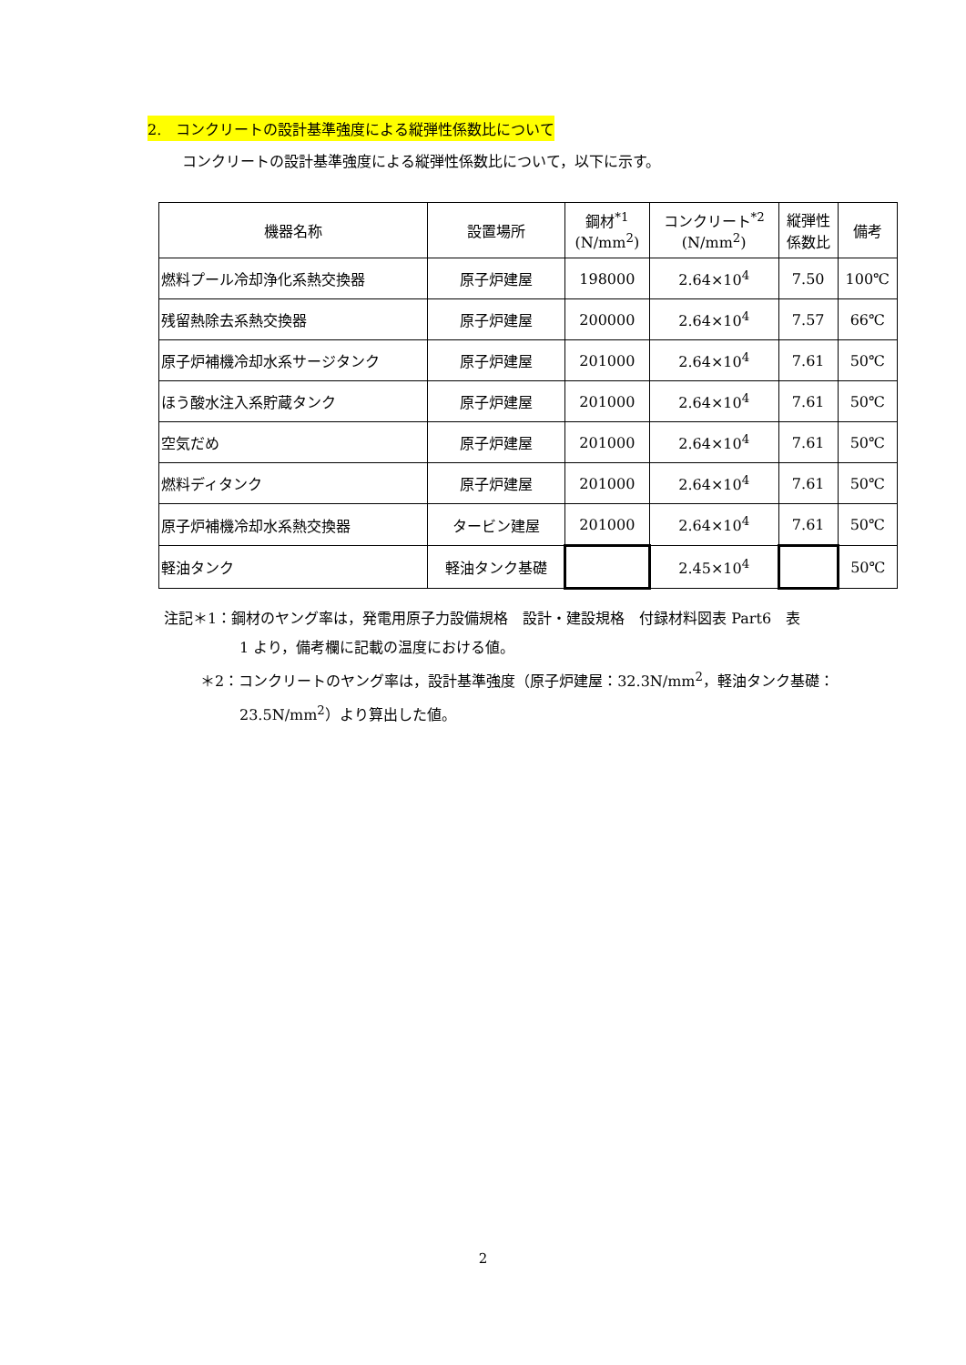2.　コンクリートの設計基準強度による縦弾性係数比について
コンクリートの設計基準強度による縦弾性係数比について，以下に示す。
| 機器名称 | 設置場所 | 鋼材<sup>*1</sup> (N/mm<sup>2</sup>) | コンクリート<sup>*2</sup> (N/mm<sup>2</sup>) | 縦弾性 係数比 | 備考 |
| --- | --- | --- | --- | --- | --- |
| 燃料プール冷却浄化系熱交換器 | 原子炉建屋 | 198000 | 2.64×10<sup>4</sup> | 7.50 | 100℃ |
| 残留熱除去系熱交換器 | 原子炉建屋 | 200000 | 2.64×10<sup>4</sup> | 7.57 | 66℃ |
| 原子炉補機冷却水系サージタンク | 原子炉建屋 | 201000 | 2.64×10<sup>4</sup> | 7.61 | 50℃ |
| ほう酸水注入系貯蔵タンク | 原子炉建屋 | 201000 | 2.64×10<sup>4</sup> | 7.61 | 50℃ |
| 空気だめ | 原子炉建屋 | 201000 | 2.64×10<sup>4</sup> | 7.61 | 50℃ |
| 燃料ディタンク | 原子炉建屋 | 201000 | 2.64×10<sup>4</sup> | 7.61 | 50℃ |
| 原子炉補機冷却水系熱交換器 | タービン建屋 | 201000 | 2.64×10<sup>4</sup> | 7.61 | 50℃ |
| 軽油タンク | 軽油タンク基礎 | | 2.45×10<sup>4</sup> | | 50℃ |
注記＊1：鋼材のヤング率は，発電用原子力設備規格　設計・建設規格　付録材料図表 Part6　表
1 より，備考欄に記載の温度における値。
＊2：コンクリートのヤング率は，設計基準強度（原子炉建屋：32.3N/mm<sup>2</sup>，軽油タンク基礎：
23.5N/mm<sup>2</sup>）より算出した値。
2